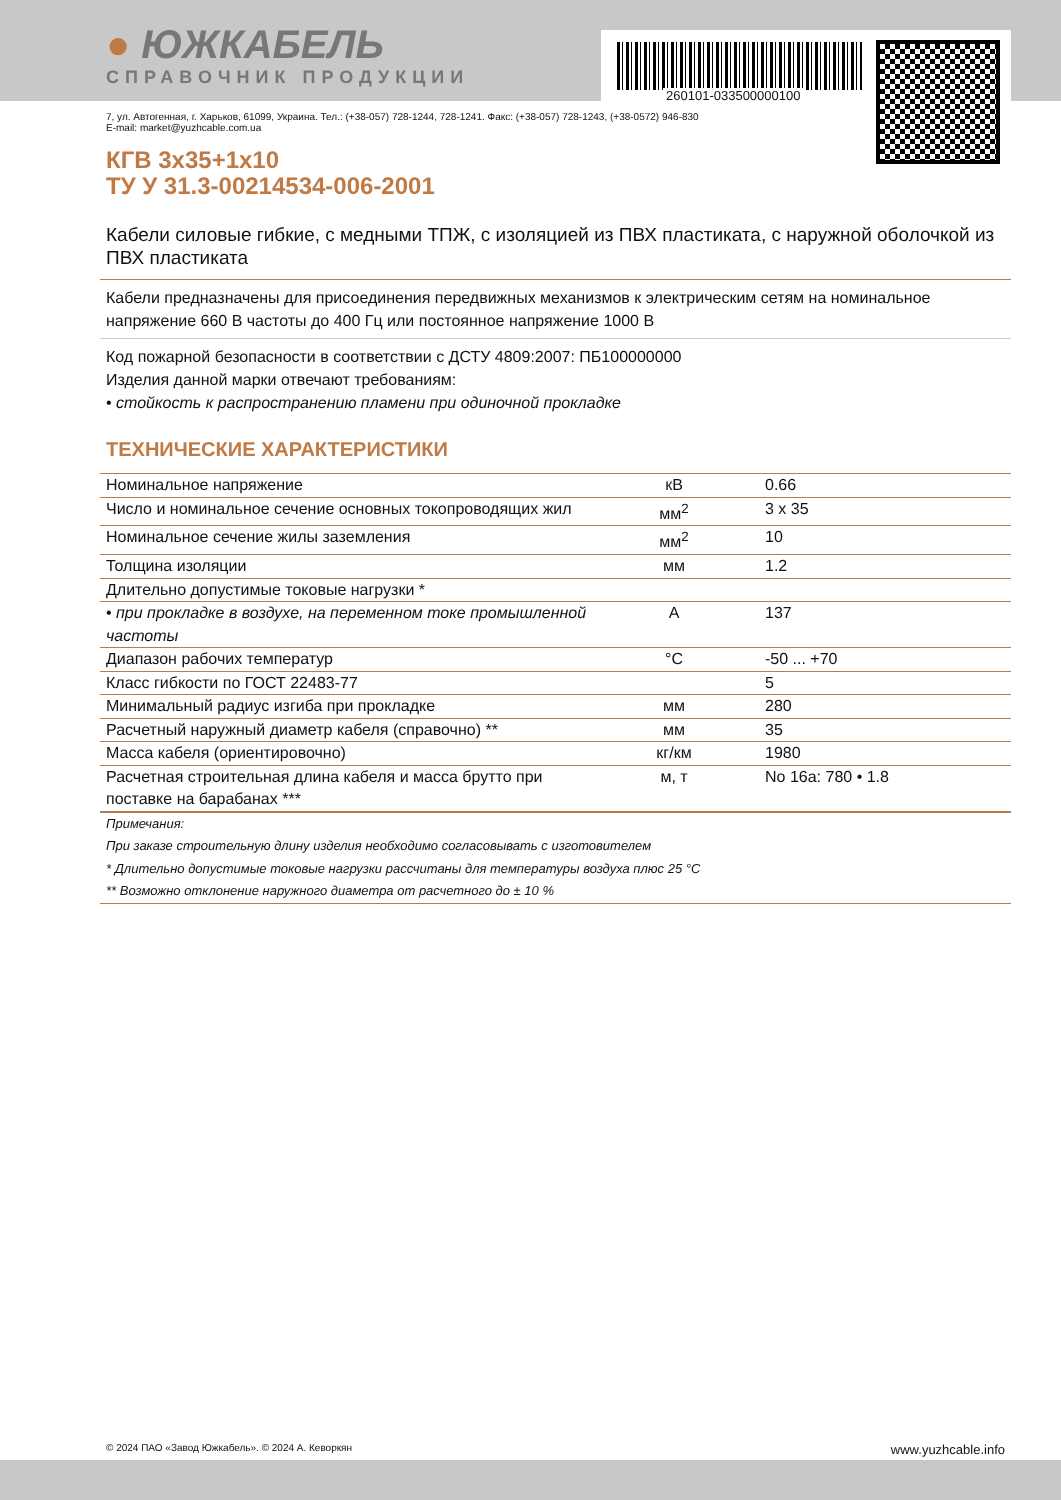260101-033500000100
● ЮЖКАБЕЛЬ
СПРАВОЧНИК ПРОДУКЦИИ
7, ул. Автогенная, г. Харьков, 61099, Украина. Тел.: (+38-057) 728-1244, 728-1241. Факс: (+38-057) 728-1243, (+38-0572) 946-830
E-mail: market@yuzhcable.com.ua
КГВ 3х35+1х10
ТУ У 31.3-00214534-006-2001
Кабели силовые гибкие, с медными ТПЖ, с изоляцией из ПВХ пластиката, с наружной оболочкой из ПВХ пластиката
Кабели предназначены для присоединения передвижных механизмов к электрическим сетям на номинальное напряжение 660 В частоты до 400 Гц или постоянное напряжение 1000 В
Код пожарной безопасности в соответствии с ДСТУ 4809:2007: ПБ100000000
Изделия данной марки отвечают требованиям:
• стойкость к распространению пламени при одиночной прокладке
ТЕХНИЧЕСКИЕ ХАРАКТЕРИСТИКИ
| Номинальное напряжение | кВ | 0.66 |
| Число и номинальное сечение основных токопроводящих жил | мм<sup>2</sup> | 3 х 35 |
| Номинальное сечение жилы заземления | мм<sup>2</sup> | 10 |
| Толщина изоляции | мм | 1.2 |
| Длительно допустимые токовые нагрузки * | | |
| • при прокладке в воздухе, на переменном токе промышленной частоты | А | 137 |
| Диапазон рабочих температур | °С | -50 ... +70 |
| Класс гибкости по ГОСТ 22483-77 | | 5 |
| Минимальный радиус изгиба при прокладке | мм | 280 |
| Расчетный наружный диаметр кабеля (справочно) ** | мм | 35 |
| Масса кабеля (ориентировочно) | кг/км | 1980 |
| Расчетная строительная длина кабеля и масса брутто при поставке на барабанах *** | м, т | No 16а: 780 • 1.8 |
| Примечания: | | |
| При заказе строительную длину изделия необходимо согласовывать с изготовителем | | |
| * Длительно допустимые токовые нагрузки рассчитаны для температуры воздуха плюс 25 °С | | |
| ** Возможно отклонение наружного диаметра от расчетного до ± 10 % | | |
© 2024 ПАО «Завод Южкабель». © 2024 А. Кеворкян www.yuzhcable.info